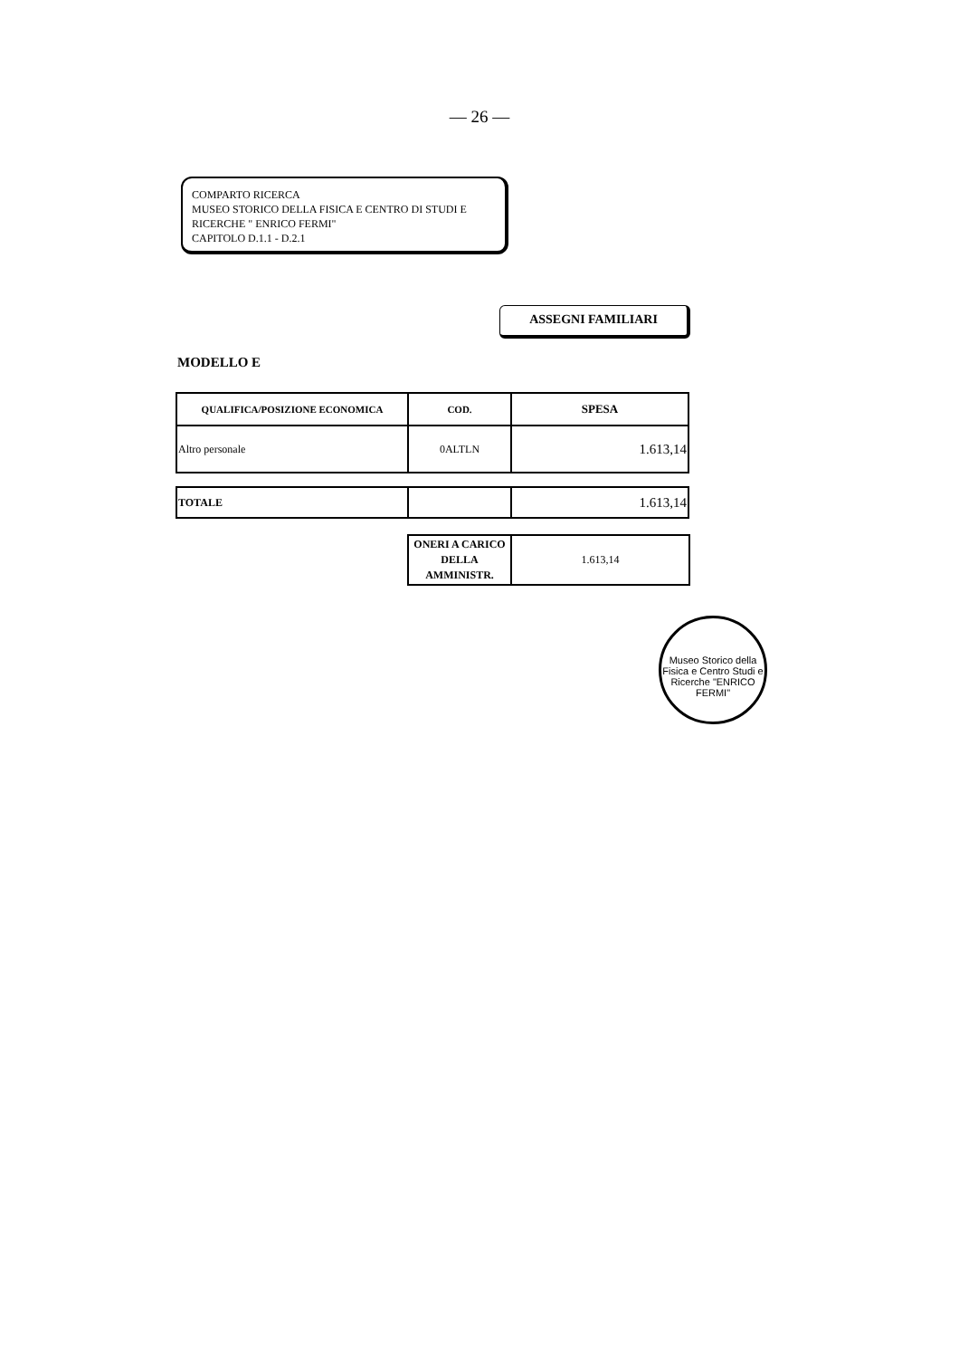— 26 —
COMPARTO RICERCA
MUSEO STORICO DELLA FISICA E CENTRO DI STUDI E RICERCHE " ENRICO FERMI"
CAPITOLO D.1.1 - D.2.1
ASSEGNI FAMILIARI
MODELLO E
| QUALIFICA/POSIZIONE ECONOMICA | COD. | SPESA |
| --- | --- | --- |
| Altro personale | 0ALTLN | 1.613,14 |
| TOTALE | | 1.613,14 |
| ONERI A CARICO DELLA AMMINISTR. | 1.613,14 |
Museo Storico della Fisica e Centro Studi e Ricerche "ENRICO FERMI"